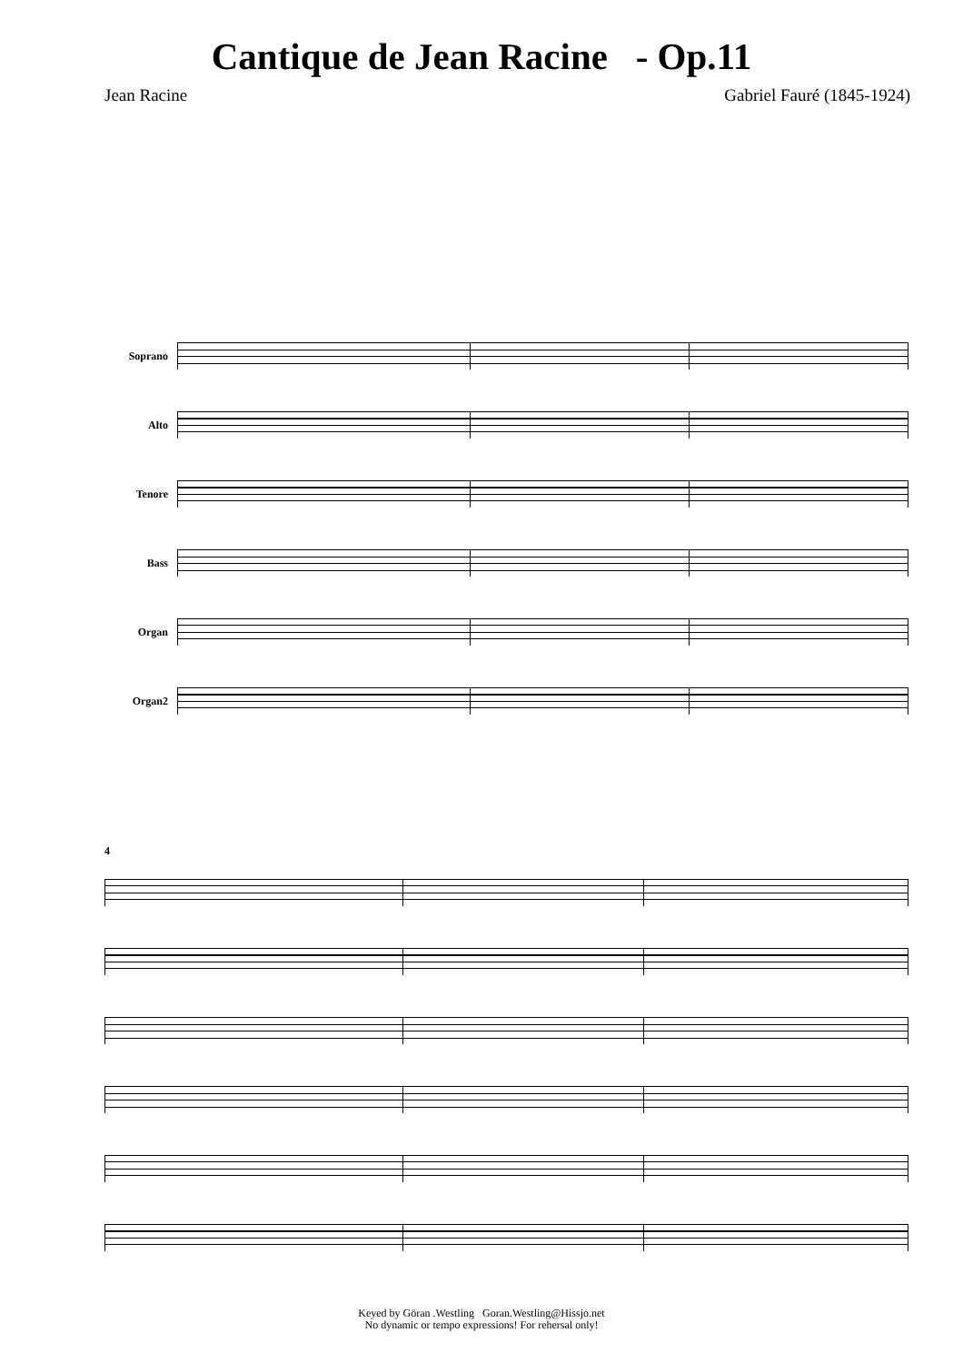Cantique de Jean Racine - Op.11
Jean Racine Gabriel Fauré (1845-1924)
Soprano
Alto
Tenore
Bass
Organ
Organ2
4
Keyed by Göran .Westling Goran.Westling@Hissjo.net
No dynamic or tempo expressions! For rehersal only!